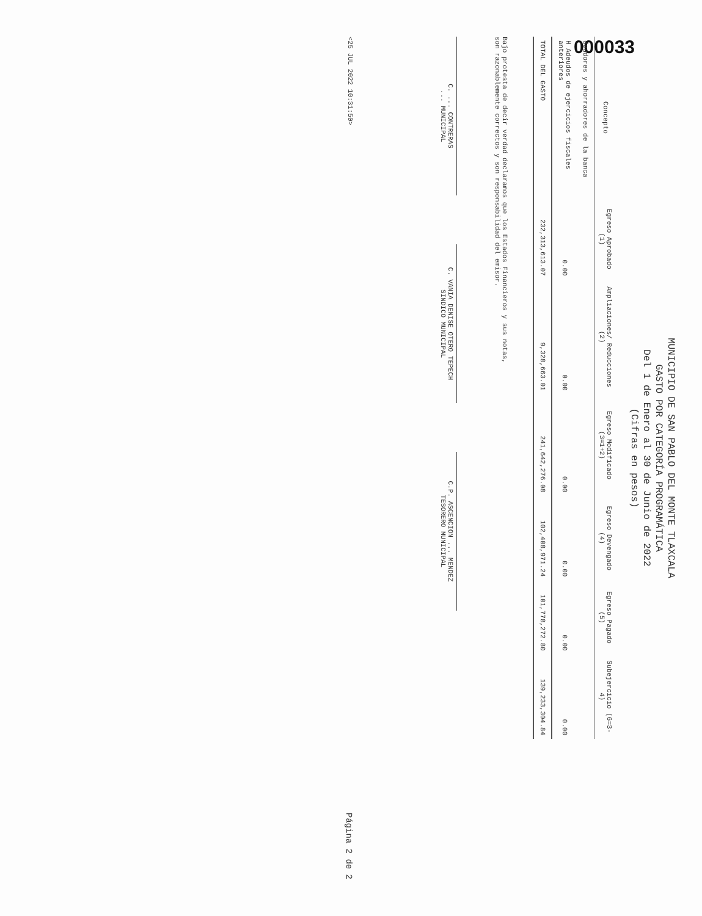000033
MUNICIPIO DE SAN PABLO DEL MONTE TLAXCALA
GASTO POR CATEGORÍA PROGRAMÁTICA
Del 1 de Enero al 30 de Junio de 2022
(Cifras en pesos)
| Concepto | Egreso Aprobado (1) | Ampliaciones/ Reducciones (2) | Egreso Modificado (3=1+2) | Egreso Devengado (4) | Egreso Pagado (5) | Subejercicio (6=3-4) |
| --- | --- | --- | --- | --- | --- | --- |
| deudores y ahorradores de la banca | | | | | | |
| H Adeudos de ejercicios fiscales anteriores | 0.00 | 0.00 | 0.00 | 0.00 | 0.00 | 0.00 |
| TOTAL DEL GASTO | 232,313,613.07 | 9,328,663.01 | 241,642,276.08 | 102,408,971.24 | 101,778,272.80 | 139,233,304.84 |
Bajo protesta de decir verdad declaramos que los Estados Financieros y sus notas,
son razonablemente correctos y son responsabilidad del emisor.
C. ... CONTRERAS
... MUNICIPAL
C. VANIA DENISE OTERO TEPECH
SINDICO MUNICIPAL
C.P. ASCENCION ... MENDEZ
TESORERO MUNICIPAL
<25 JUL 2022 10:31:50> Página 2 de 2